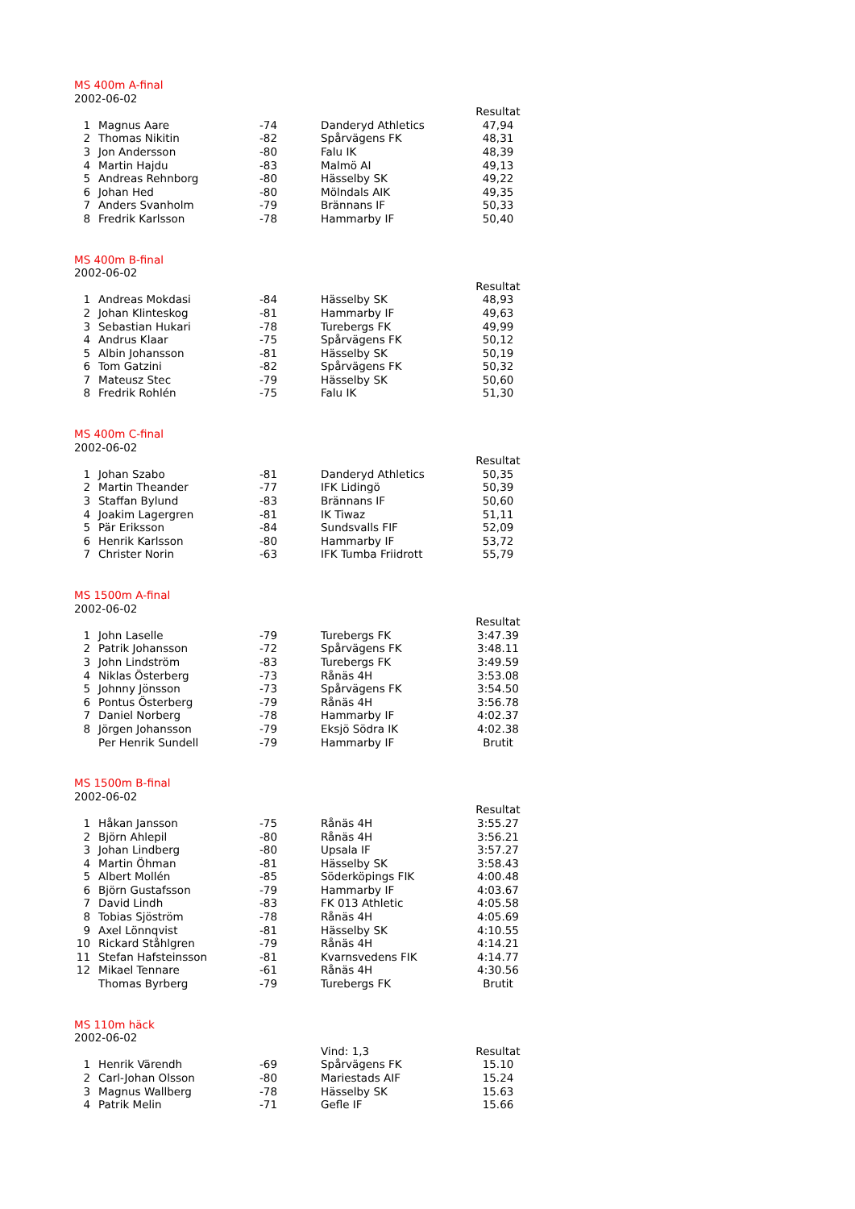MS 400m A-final
2002-06-02
| | | | | Resultat |
| 1 | Magnus Aare | -74 | Danderyd Athletics | 47,94 |
| 2 | Thomas Nikitin | -82 | Spårvägens FK | 48,31 |
| 3 | Jon Andersson | -80 | Falu IK | 48,39 |
| 4 | Martin Hajdu | -83 | Malmö AI | 49,13 |
| 5 | Andreas Rehnborg | -80 | Hässelby SK | 49,22 |
| 6 | Johan Hed | -80 | Mölndals AIK | 49,35 |
| 7 | Anders Svanholm | -79 | Brännans IF | 50,33 |
| 8 | Fredrik Karlsson | -78 | Hammarby IF | 50,40 |
MS 400m B-final
2002-06-02
| | | | | Resultat |
| 1 | Andreas Mokdasi | -84 | Hässelby SK | 48,93 |
| 2 | Johan Klinteskog | -81 | Hammarby IF | 49,63 |
| 3 | Sebastian Hukari | -78 | Turebergs FK | 49,99 |
| 4 | Andrus Klaar | -75 | Spårvägens FK | 50,12 |
| 5 | Albin Johansson | -81 | Hässelby SK | 50,19 |
| 6 | Tom Gatzini | -82 | Spårvägens FK | 50,32 |
| 7 | Mateusz Stec | -79 | Hässelby SK | 50,60 |
| 8 | Fredrik Rohlén | -75 | Falu IK | 51,30 |
MS 400m C-final
2002-06-02
| | | | | Resultat |
| 1 | Johan Szabo | -81 | Danderyd Athletics | 50,35 |
| 2 | Martin Theander | -77 | IFK Lidingö | 50,39 |
| 3 | Staffan Bylund | -83 | Brännans IF | 50,60 |
| 4 | Joakim Lagergren | -81 | IK Tiwaz | 51,11 |
| 5 | Pär Eriksson | -84 | Sundsvalls FIF | 52,09 |
| 6 | Henrik Karlsson | -80 | Hammarby IF | 53,72 |
| 7 | Christer Norin | -63 | IFK Tumba Friidrott | 55,79 |
MS 1500m A-final
2002-06-02
| | | | | Resultat |
| 1 | John Laselle | -79 | Turebergs FK | 3:47.39 |
| 2 | Patrik Johansson | -72 | Spårvägens FK | 3:48.11 |
| 3 | John Lindström | -83 | Turebergs FK | 3:49.59 |
| 4 | Niklas Österberg | -73 | Rånäs 4H | 3:53.08 |
| 5 | Johnny Jönsson | -73 | Spårvägens FK | 3:54.50 |
| 6 | Pontus Österberg | -79 | Rånäs 4H | 3:56.78 |
| 7 | Daniel Norberg | -78 | Hammarby IF | 4:02.37 |
| 8 | Jörgen Johansson | -79 | Eksjö Södra IK | 4:02.38 |
| | Per Henrik Sundell | -79 | Hammarby IF | Brutit |
MS 1500m B-final
2002-06-02
| | | | | Resultat |
| 1 | Håkan Jansson | -75 | Rånäs 4H | 3:55.27 |
| 2 | Björn Ahlepil | -80 | Rånäs 4H | 3:56.21 |
| 3 | Johan Lindberg | -80 | Upsala IF | 3:57.27 |
| 4 | Martin Öhman | -81 | Hässelby SK | 3:58.43 |
| 5 | Albert Mollén | -85 | Söderköpings FIK | 4:00.48 |
| 6 | Björn Gustafsson | -79 | Hammarby IF | 4:03.67 |
| 7 | David Lindh | -83 | FK 013 Athletic | 4:05.58 |
| 8 | Tobias Sjöström | -78 | Rånäs 4H | 4:05.69 |
| 9 | Axel Lönnqvist | -81 | Hässelby SK | 4:10.55 |
| 10 | Rickard Ståhlgren | -79 | Rånäs 4H | 4:14.21 |
| 11 | Stefan Hafsteinsson | -81 | Kvarnsvedens FIK | 4:14.77 |
| 12 | Mikael Tennare | -61 | Rånäs 4H | 4:30.56 |
| | Thomas Byrberg | -79 | Turebergs FK | Brutit |
MS 110m häck
2002-06-02
| | | | Vind: 1,3 | Resultat |
| 1 | Henrik Värendh | -69 | Spårvägens FK | 15.10 |
| 2 | Carl-Johan Olsson | -80 | Mariestads AIF | 15.24 |
| 3 | Magnus Wallberg | -78 | Hässelby SK | 15.63 |
| 4 | Patrik Melin | -71 | Gefle IF | 15.66 |